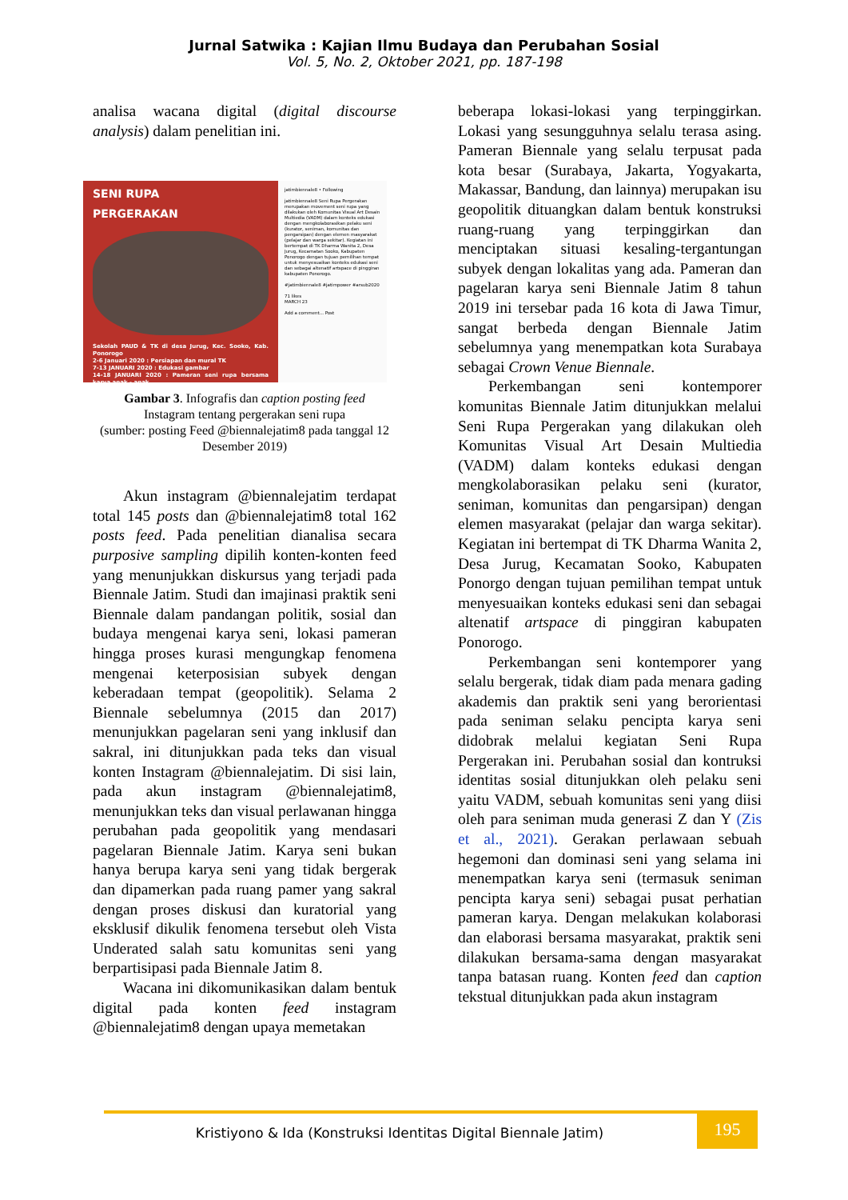Jurnal Satwika : Kajian Ilmu Budaya dan Perubahan Sosial
Vol. 5, No. 2, Oktober 2021, pp. 187-198
analisa wacana digital (digital discourse analysis) dalam penelitian ini.
SENI RUPA
PERGERAKAN
Sekolah PAUD & TK di desa Jurug, Kec. Sooko, Kab. Ponorogo
2-6 Januari 2020 : Persiapan dan mural TK
7-13 JANUARI 2020 : Edukasi gambar
14-18 JANUARI 2020 : Pameran seni rupa bersama karya anak - anak
jatimbiennale8 • Following
jatimbiennale8 Seni Rupa Pergerakan merupakan movement seni rupa yang dilakukan oleh Komunitas Visual Art Desain Multiedia (VADM) dalam konteks edukasi dengan mengkolaborasikan pelaku seni (kurator, seniman, komunitas dan pengarsipan) dengan elemen masyarakat (pelajar dan warga sekitar). Kegiatan ini bertempat di TK Dharma Wanita 2, Desa Jurug, Kecamatan Sooko, Kabupaten Ponorogo dengan tujuan pemilihan tempat untuk menyesuaikan konteks edukasi seni dan sebagai altenatif artspace di pinggiran kabupaten Ponorogo.
#jatimbiennale8 #jatimpower #arsub2020
71 likes
MARCH 23
Add a comment... Post
Gambar 3. Infografis dan caption posting feed
Instagram tentang pergerakan seni rupa
(sumber: posting Feed @biennalejatim8 pada tanggal 12 Desember 2019)
Akun instagram @biennalejatim terdapat total 145 posts dan @biennalejatim8 total 162 posts feed. Pada penelitian dianalisa secara purposive sampling dipilih konten-konten feed yang menunjukkan diskursus yang terjadi pada Biennale Jatim. Studi dan imajinasi praktik seni Biennale dalam pandangan politik, sosial dan budaya mengenai karya seni, lokasi pameran hingga proses kurasi mengungkap fenomena mengenai keterposisian subyek dengan keberadaan tempat (geopolitik). Selama 2 Biennale sebelumnya (2015 dan 2017) menunjukkan pagelaran seni yang inklusif dan sakral, ini ditunjukkan pada teks dan visual konten Instagram @biennalejatim. Di sisi lain, pada akun instagram @biennalejatim8, menunjukkan teks dan visual perlawanan hingga perubahan pada geopolitik yang mendasari pagelaran Biennale Jatim. Karya seni bukan hanya berupa karya seni yang tidak bergerak dan dipamerkan pada ruang pamer yang sakral dengan proses diskusi dan kuratorial yang eksklusif dikulik fenomena tersebut oleh Vista Underated salah satu komunitas seni yang berpartisipasi pada Biennale Jatim 8.
Wacana ini dikomunikasikan dalam bentuk digital pada konten feed instagram @biennalejatim8 dengan upaya memetakan
beberapa lokasi-lokasi yang terpinggirkan. Lokasi yang sesungguhnya selalu terasa asing. Pameran Biennale yang selalu terpusat pada kota besar (Surabaya, Jakarta, Yogyakarta, Makassar, Bandung, dan lainnya) merupakan isu geopolitik dituangkan dalam bentuk konstruksi ruang-ruang yang terpinggirkan dan menciptakan situasi kesaling-tergantungan subyek dengan lokalitas yang ada. Pameran dan pagelaran karya seni Biennale Jatim 8 tahun 2019 ini tersebar pada 16 kota di Jawa Timur, sangat berbeda dengan Biennale Jatim sebelumnya yang menempatkan kota Surabaya sebagai Crown Venue Biennale.
Perkembangan seni kontemporer komunitas Biennale Jatim ditunjukkan melalui Seni Rupa Pergerakan yang dilakukan oleh Komunitas Visual Art Desain Multiedia (VADM) dalam konteks edukasi dengan mengkolaborasikan pelaku seni (kurator, seniman, komunitas dan pengarsipan) dengan elemen masyarakat (pelajar dan warga sekitar). Kegiatan ini bertempat di TK Dharma Wanita 2, Desa Jurug, Kecamatan Sooko, Kabupaten Ponorgo dengan tujuan pemilihan tempat untuk menyesuaikan konteks edukasi seni dan sebagai altenatif artspace di pinggiran kabupaten Ponorogo.
Perkembangan seni kontemporer yang selalu bergerak, tidak diam pada menara gading akademis dan praktik seni yang berorientasi pada seniman selaku pencipta karya seni didobrak melalui kegiatan Seni Rupa Pergerakan ini. Perubahan sosial dan kontruksi identitas sosial ditunjukkan oleh pelaku seni yaitu VADM, sebuah komunitas seni yang diisi oleh para seniman muda generasi Z dan Y (Zis et al., 2021). Gerakan perlawaan sebuah hegemoni dan dominasi seni yang selama ini menempatkan karya seni (termasuk seniman pencipta karya seni) sebagai pusat perhatian pameran karya. Dengan melakukan kolaborasi dan elaborasi bersama masyarakat, praktik seni dilakukan bersama-sama dengan masyarakat tanpa batasan ruang. Konten feed dan caption tekstual ditunjukkan pada akun instagram
Kristiyono & Ida (Konstruksi Identitas Digital Biennale Jatim)
195